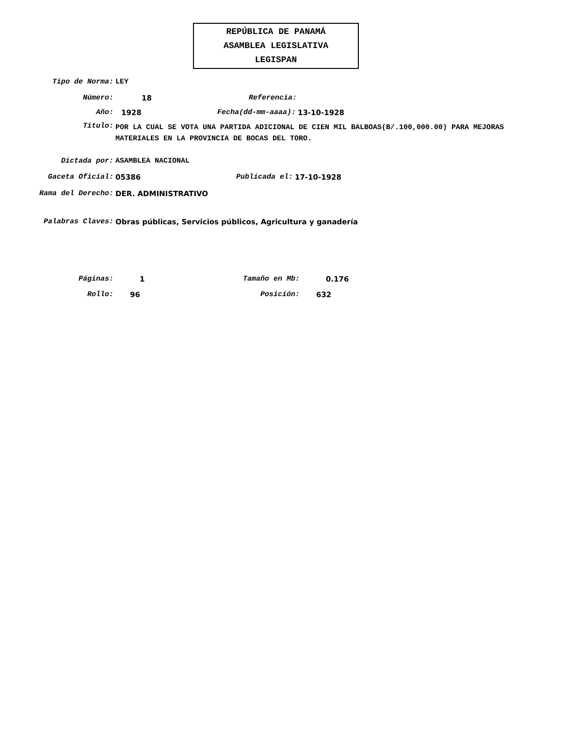REPÚBLICA DE PANAMÁ
ASAMBLEA LEGISLATIVA
LEGISPAN
Tipo de Norma: LEY
Número: 18 Referencia:
Año: 1928 Fecha(dd-mm-aaaa): 13-10-1928
Titulo:
POR LA CUAL SE VOTA UNA PARTIDA ADICIONAL DE CIEN MIL BALBOAS(B/.100,000.00) PARA MEJORAS MATERIALES EN LA PROVINCIA DE BOCAS DEL TORO.
Dictada por: ASAMBLEA NACIONAL
Gaceta Oficial: 05386 Publicada el: 17-10-1928
Rama del Derecho: DER. ADMINISTRATIVO
Palabras Claves: Obras públicas, Servicios públicos, Agricultura y ganadería
Páginas: 1 Tamaño en Mb: 0.176
Rollo: 96 Posición: 632